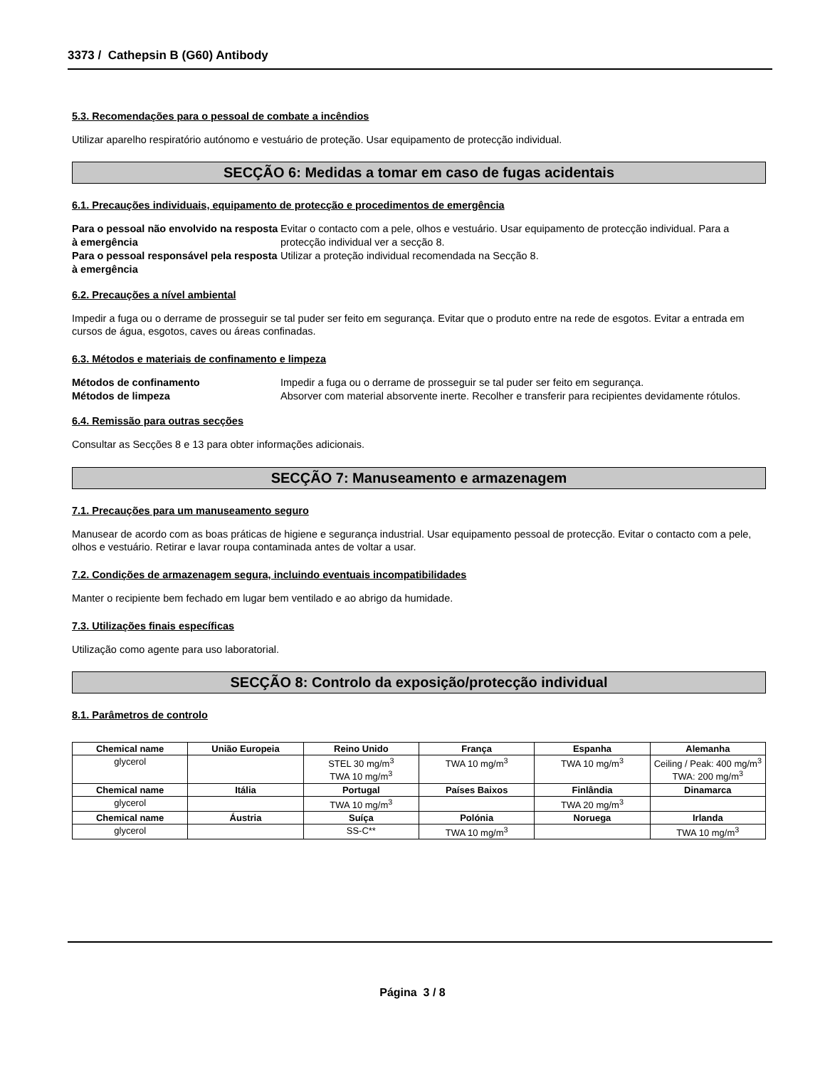3373 / Cathepsin B (G60) Antibody
5.3. Recomendações para o pessoal de combate a incêndios
Utilizar aparelho respiratório autónomo e vestuário de proteção. Usar equipamento de protecção individual.
SECÇÃO 6: Medidas a tomar em caso de fugas acidentais
6.1. Precauções individuais, equipamento de protecção e procedimentos de emergência
Para o pessoal não envolvido na resposta à emergência Evitar o contacto com a pele, olhos e vestuário. Usar equipamento de protecção individual. Para a protecção individual ver a secção 8. Para o pessoal responsável pela resposta à emergência Utilizar a proteção individual recomendada na Secção 8.
6.2. Precauções a nível ambiental
Impedir a fuga ou o derrame de prosseguir se tal puder ser feito em segurança. Evitar que o produto entre na rede de esgotos. Evitar a entrada em cursos de água, esgotos, caves ou áreas confinadas.
6.3. Métodos e materiais de confinamento e limpeza
Métodos de confinamento Impedir a fuga ou o derrame de prosseguir se tal puder ser feito em segurança. Métodos de limpeza Absorver com material absorvente inerte. Recolher e transferir para recipientes devidamente rótulos.
6.4. Remissão para outras secções
Consultar as Secções 8 e 13 para obter informações adicionais.
SECÇÃO 7: Manuseamento e armazenagem
7.1. Precauções para um manuseamento seguro
Manusear de acordo com as boas práticas de higiene e segurança industrial. Usar equipamento pessoal de protecção. Evitar o contacto com a pele, olhos e vestuário. Retirar e lavar roupa contaminada antes de voltar a usar.
7.2. Condições de armazenagem segura, incluindo eventuais incompatibilidades
Manter o recipiente bem fechado em lugar bem ventilado e ao abrigo da humidade.
7.3. Utilizações finais específicas
Utilização como agente para uso laboratorial.
SECÇÃO 8: Controlo da exposição/protecção individual
8.1. Parâmetros de controlo
| Chemical name | União Europeia | Reino Unido | França | Espanha | Alemanha |
| --- | --- | --- | --- | --- | --- |
| glycerol | | STEL 30 mg/m<sup>3</sup> TWA 10 mg/m<sup>3</sup> | TWA 10 mg/m<sup>3</sup> | TWA 10 mg/m<sup>3</sup> | Ceiling / Peak: 400 mg/m<sup>3</sup> TWA: 200 mg/m<sup>3</sup> |
| Chemical name | Itália | Portugal | Países Baixos | Finlândia | Dinamarca |
| glycerol | | TWA 10 mg/m<sup>3</sup> | | TWA 20 mg/m<sup>3</sup> | |
| Chemical name | Áustria | Suíça | Polónia | Noruega | Irlanda |
| glycerol | | SS-C** | TWA 10 mg/m<sup>3</sup> | | TWA 10 mg/m<sup>3</sup> |
Página 3 / 8